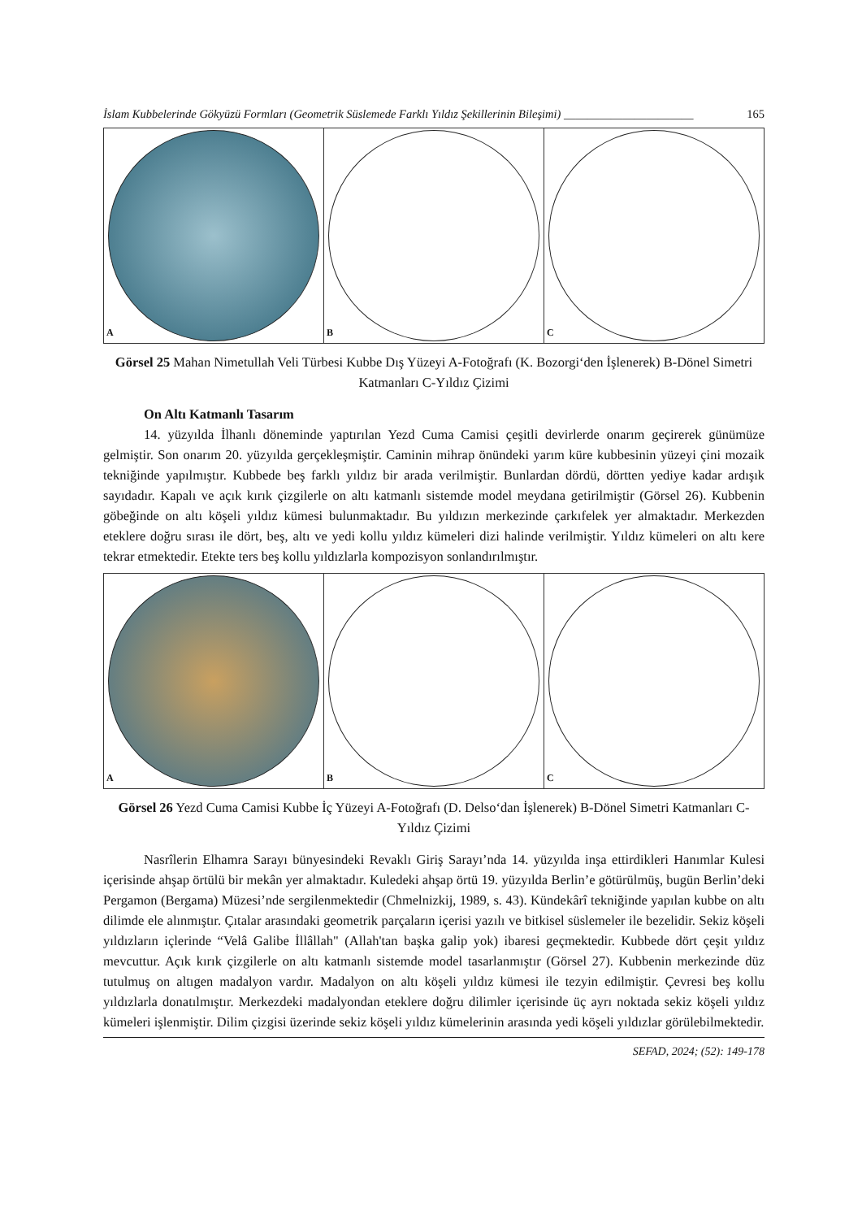İslam Kubbelerinde Gökyüzü Formları (Geometrik Süslemede Farklı Yıldız Şekillerinin Bileşimi) ______________________ 165
A
B
C
Görsel 25 Mahan Nimetullah Veli Türbesi Kubbe Dış Yüzeyi A-Fotoğrafı (K. Bozorgi‘den İşlenerek) B-Dönel Simetri Katmanları C-Yıldız Çizimi
On Altı Katmanlı Tasarım
14. yüzyılda İlhanlı döneminde yaptırılan Yezd Cuma Camisi çeşitli devirlerde onarım geçirerek günümüze gelmiştir. Son onarım 20. yüzyılda gerçekleşmiştir. Caminin mihrap önündeki yarım küre kubbesinin yüzeyi çini mozaik tekniğinde yapılmıştır. Kubbede beş farklı yıldız bir arada verilmiştir. Bunlardan dördü, dörtten yediye kadar ardışık sayıdadır. Kapalı ve açık kırık çizgilerle on altı katmanlı sistemde model meydana getirilmiştir (Görsel 26). Kubbenin göbeğinde on altı köşeli yıldız kümesi bulunmaktadır. Bu yıldızın merkezinde çarkıfelek yer almaktadır. Merkezden eteklere doğru sırası ile dört, beş, altı ve yedi kollu yıldız kümeleri dizi halinde verilmiştir. Yıldız kümeleri on altı kere tekrar etmektedir. Etekte ters beş kollu yıldızlarla kompozisyon sonlandırılmıştır.
A
B
C
Görsel 26 Yezd Cuma Camisi Kubbe İç Yüzeyi A-Fotoğrafı (D. Delso‘dan İşlenerek) B-Dönel Simetri Katmanları C-Yıldız Çizimi
Nasrîlerin Elhamra Sarayı bünyesindeki Revaklı Giriş Sarayı’nda 14. yüzyılda inşa ettirdikleri Hanımlar Kulesi içerisinde ahşap örtülü bir mekân yer almaktadır. Kuledeki ahşap örtü 19. yüzyılda Berlin’e götürülmüş, bugün Berlin’deki Pergamon (Bergama) Müzesi’nde sergilenmektedir (Chmelnizkij, 1989, s. 43). Kündekârî tekniğinde yapılan kubbe on altı dilimde ele alınmıştır. Çıtalar arasındaki geometrik parçaların içerisi yazılı ve bitkisel süslemeler ile bezelidir. Sekiz köşeli yıldızların içlerinde “Velâ Galibe İllâllah" (Allah'tan başka galip yok) ibaresi geçmektedir. Kubbede dört çeşit yıldız mevcuttur. Açık kırık çizgilerle on altı katmanlı sistemde model tasarlanmıştır (Görsel 27). Kubbenin merkezinde düz tutulmuş on altıgen madalyon vardır. Madalyon on altı köşeli yıldız kümesi ile tezyin edilmiştir. Çevresi beş kollu yıldızlarla donatılmıştır. Merkezdeki madalyondan eteklere doğru dilimler içerisinde üç ayrı noktada sekiz köşeli yıldız kümeleri işlenmiştir. Dilim çizgisi üzerinde sekiz köşeli yıldız kümelerinin arasında yedi köşeli yıldızlar görülebilmektedir.
SEFAD, 2024; (52): 149-178